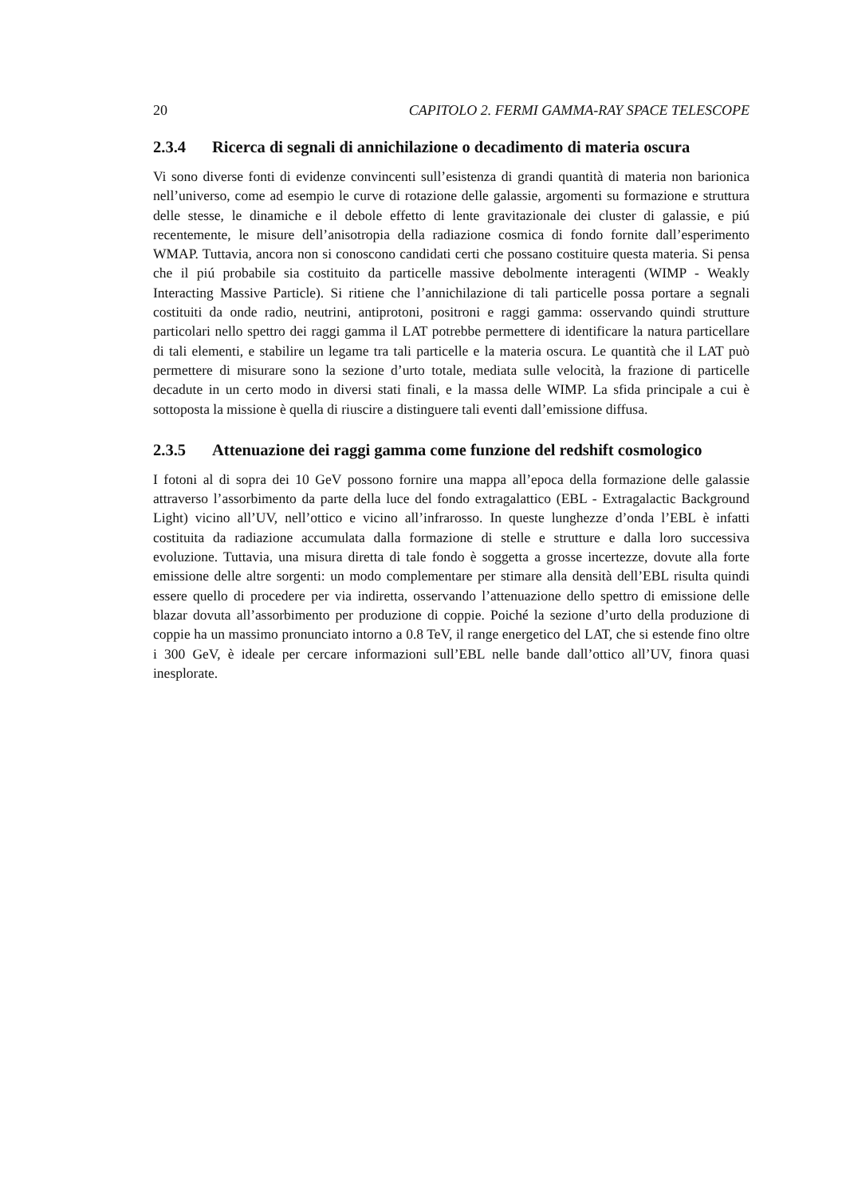20 CAPITOLO 2. FERMI GAMMA-RAY SPACE TELESCOPE
2.3.4 Ricerca di segnali di annichilazione o decadimento di materia oscura
Vi sono diverse fonti di evidenze convincenti sull’esistenza di grandi quantità di materia non barionica nell’universo, come ad esempio le curve di rotazione delle galassie, argomenti su formazione e struttura delle stesse, le dinamiche e il debole effetto di lente gravitazionale dei cluster di galassie, e piú recentemente, le misure dell’anisotropia della radiazione cosmica di fondo fornite dall’esperimento WMAP. Tuttavia, ancora non si conoscono candidati certi che possano costituire questa materia. Si pensa che il piú probabile sia costituito da particelle massive debolmente interagenti (WIMP - Weakly Interacting Massive Particle). Si ritiene che l’annichilazione di tali particelle possa portare a segnali costituiti da onde radio, neutrini, antiprotoni, positroni e raggi gamma: osservando quindi strutture particolari nello spettro dei raggi gamma il LAT potrebbe permettere di identificare la natura particellare di tali elementi, e stabilire un legame tra tali particelle e la materia oscura. Le quantità che il LAT può permettere di misurare sono la sezione d’urto totale, mediata sulle velocità, la frazione di particelle decadute in un certo modo in diversi stati finali, e la massa delle WIMP. La sfida principale a cui è sottoposta la missione è quella di riuscire a distinguere tali eventi dall’emissione diffusa.
2.3.5 Attenuazione dei raggi gamma come funzione del redshift cosmologico
I fotoni al di sopra dei 10 GeV possono fornire una mappa all’epoca della formazione delle galassie attraverso l’assorbimento da parte della luce del fondo extragalattico (EBL - Extragalactic Background Light) vicino all’UV, nell’ottico e vicino all’infrarosso. In queste lunghezze d’onda l’EBL è infatti costituita da radiazione accumulata dalla formazione di stelle e strutture e dalla loro successiva evoluzione. Tuttavia, una misura diretta di tale fondo è soggetta a grosse incertezze, dovute alla forte emissione delle altre sorgenti: un modo complementare per stimare alla densità dell’EBL risulta quindi essere quello di procedere per via indiretta, osservando l’attenuazione dello spettro di emissione delle blazar dovuta all’assorbimento per produzione di coppie. Poiché la sezione d’urto della produzione di coppie ha un massimo pronunciato intorno a 0.8 TeV, il range energetico del LAT, che si estende fino oltre i 300 GeV, è ideale per cercare informazioni sull’EBL nelle bande dall’ottico all’UV, finora quasi inesplorate.